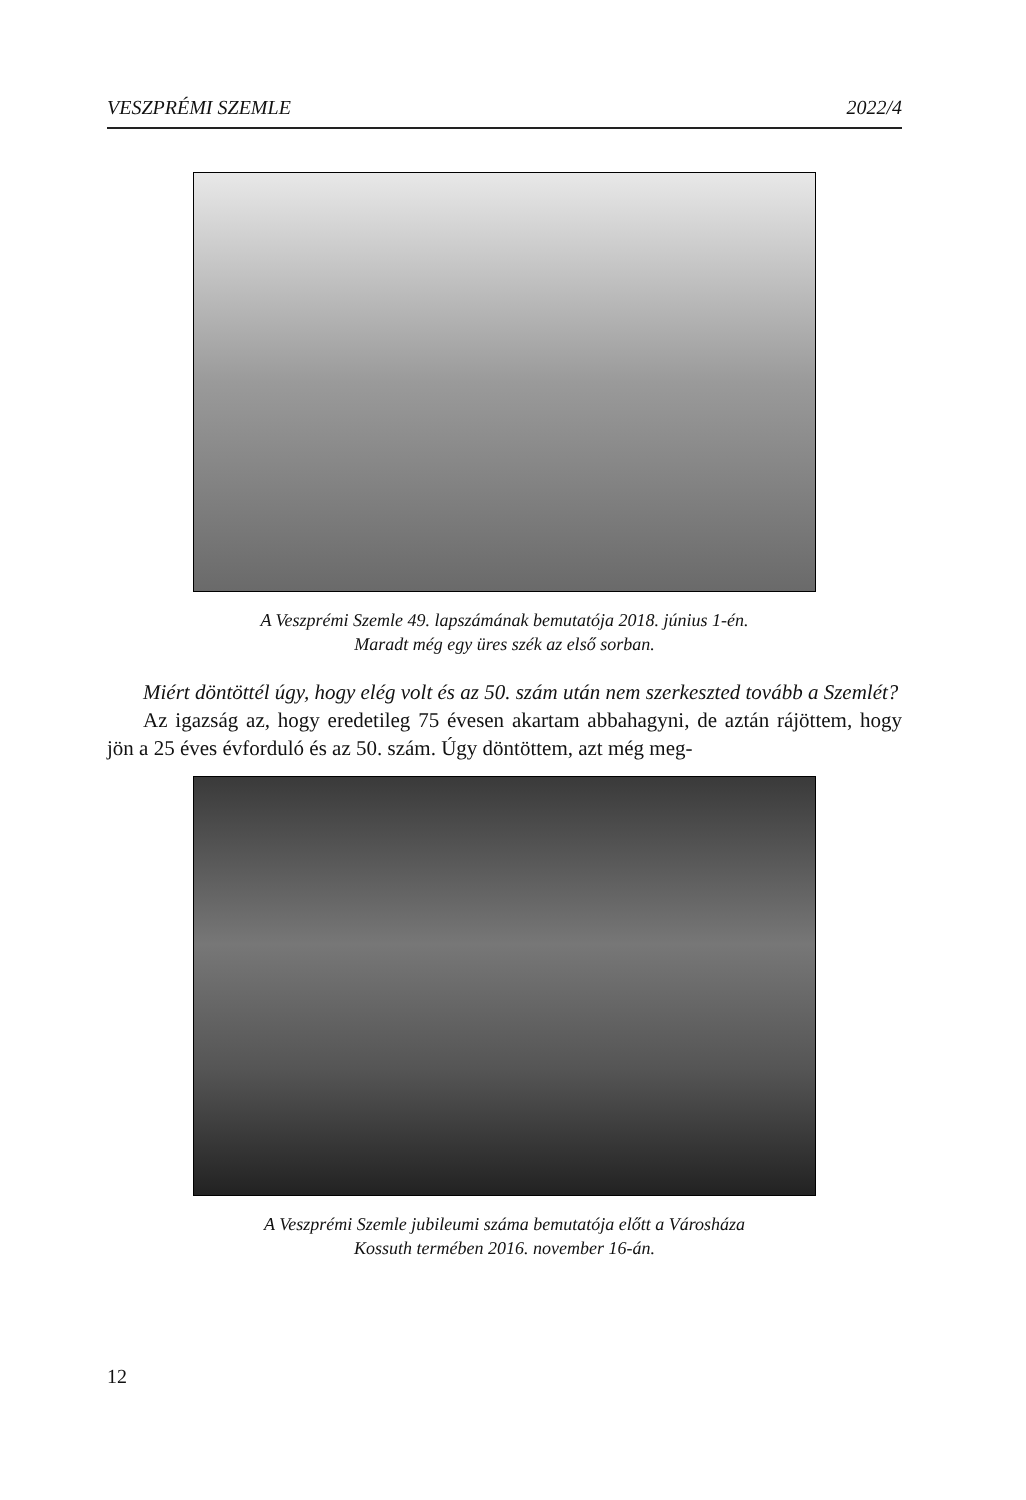VESZPRÉMI SZEMLE 2022/4
A Veszprémi Szemle 49. lapszámának bemutatója 2018. június 1-én.
Maradt még egy üres szék az első sorban.
Miért döntöttél úgy, hogy elég volt és az 50. szám után nem szerkeszted tovább a Szemlét?
Az igazság az, hogy eredetileg 75 évesen akartam abbahagyni, de aztán rájöttem, hogy jön a 25 éves évforduló és az 50. szám. Úgy döntöttem, azt még meg-
A Veszprémi Szemle jubileumi száma bemutatója előtt a Városháza
Kossuth termében 2016. november 16-án.
12